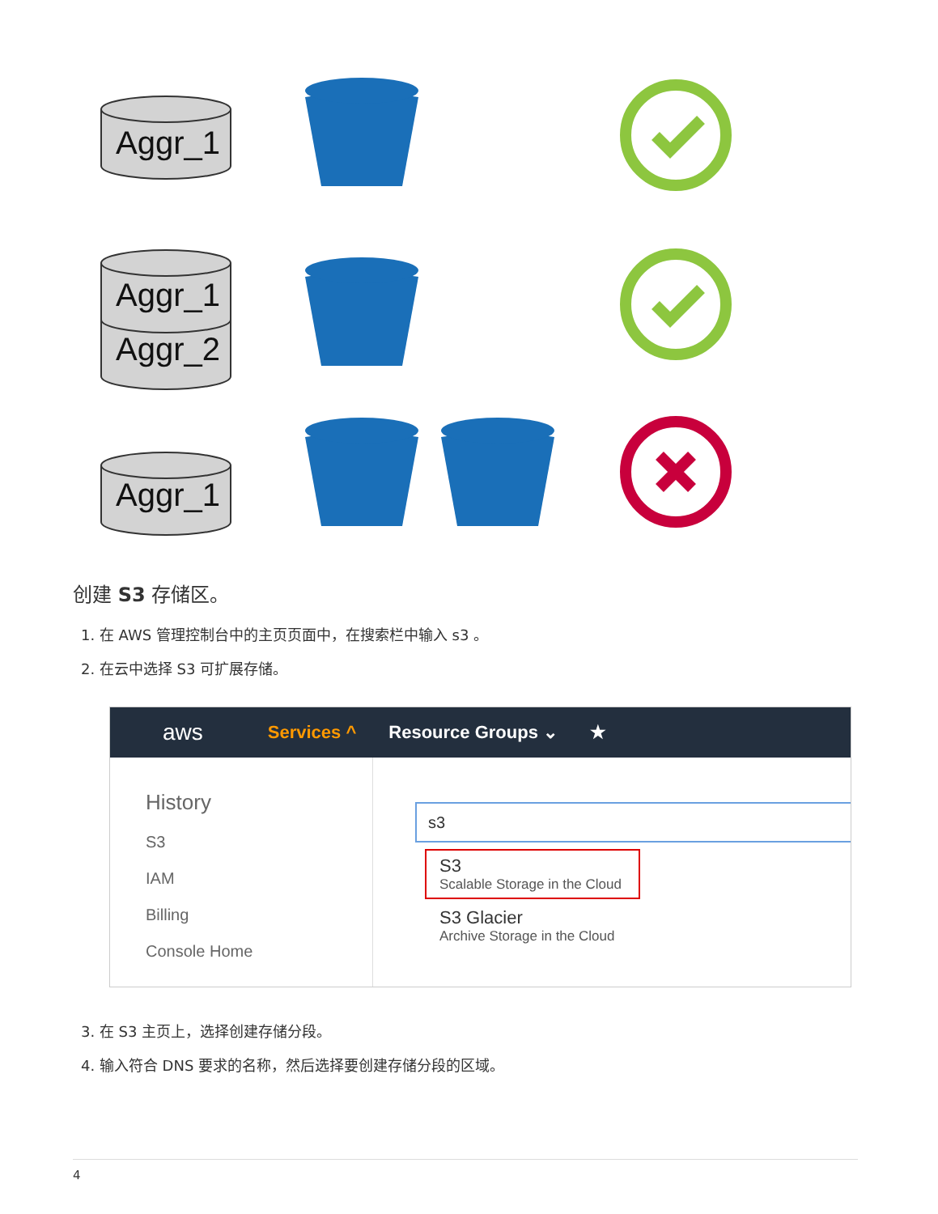Aggr_1
Aggr_1
Aggr_2
Aggr_1
创建 S3 存储区。
1. 在 AWS 管理控制台中的主页页面中，在搜索栏中输入 s3 。
2. 在云中选择 S3 可扩展存储。
aws Services ^ Resource Groups ⌄ ★
History
S3
IAM
Billing
Console Home
s3
S3
Scalable Storage in the Cloud
S3 Glacier
Archive Storage in the Cloud
3. 在 S3 主页上，选择创建存储分段。
4. 输入符合 DNS 要求的名称，然后选择要创建存储分段的区域。
4